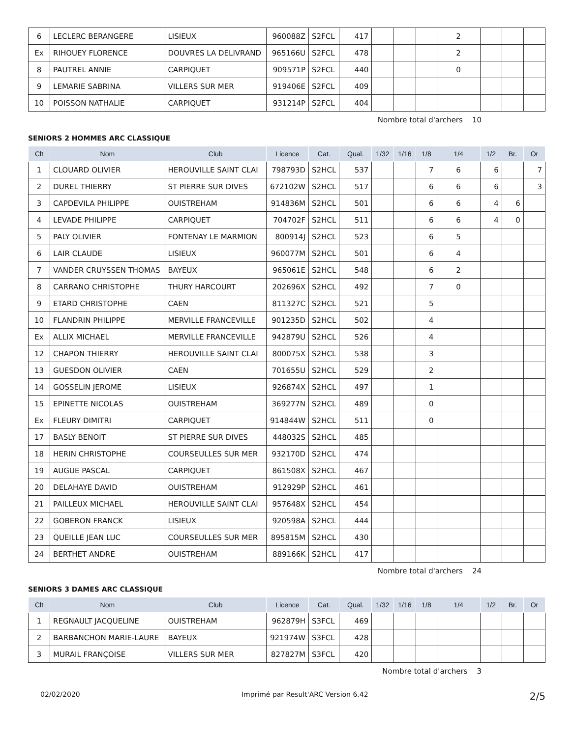| 6 | LECLERC BERANGERE | LISIEUX | 960088Z | S2FCL | 417 | | | | 2 | | | |
| Ex | RIHOUEY FLORENCE | DOUVRES LA DELIVRAND | 965166U | S2FCL | 478 | | | | 2 | | | |
| 8 | PAUTREL ANNIE | CARPIQUET | 909571P | S2FCL | 440 | | | | 0 | | | |
| 9 | LEMARIE SABRINA | VILLERS SUR MER | 919406E | S2FCL | 409 | | | | | | | |
| 10 | POISSON NATHALIE | CARPIQUET | 931214P | S2FCL | 404 | | | | | | | |
Nombre total d'archers 10
SENIORS 2 HOMMES ARC CLASSIQUE
| Clt | Nom | Club | Licence | Cat. | Qual. | 1/32 | 1/16 | 1/8 | 1/4 | 1/2 | Br. | Or |
| --- | --- | --- | --- | --- | --- | --- | --- | --- | --- | --- | --- | --- |
| 1 | CLOUARD OLIVIER | HEROUVILLE SAINT CLAI | 798793D | S2HCL | 537 | | | 7 | 6 | 6 | | 7 |
| 2 | DUREL THIERRY | ST PIERRE SUR DIVES | 672102W | S2HCL | 517 | | | 6 | 6 | 6 | | 3 |
| 3 | CAPDEVILA PHILIPPE | OUISTREHAM | 914836M | S2HCL | 501 | | | 6 | 6 | 4 | 6 | |
| 4 | LEVADE PHILIPPE | CARPIQUET | 704702F | S2HCL | 511 | | | 6 | 6 | 4 | 0 | |
| 5 | PALY OLIVIER | FONTENAY LE MARMION | 800914J | S2HCL | 523 | | | 6 | 5 | | | |
| 6 | LAIR CLAUDE | LISIEUX | 960077M | S2HCL | 501 | | | 6 | 4 | | | |
| 7 | VANDER CRUYSSEN THOMAS | BAYEUX | 965061E | S2HCL | 548 | | | 6 | 2 | | | |
| 8 | CARRANO CHRISTOPHE | THURY HARCOURT | 202696X | S2HCL | 492 | | | 7 | 0 | | | |
| 9 | ETARD CHRISTOPHE | CAEN | 811327C | S2HCL | 521 | | | 5 | | | | |
| 10 | FLANDRIN PHILIPPE | MERVILLE FRANCEVILLE | 901235D | S2HCL | 502 | | | 4 | | | | |
| Ex | ALLIX MICHAEL | MERVILLE FRANCEVILLE | 942879U | S2HCL | 526 | | | 4 | | | | |
| 12 | CHAPON THIERRY | HEROUVILLE SAINT CLAI | 800075X | S2HCL | 538 | | | 3 | | | | |
| 13 | GUESDON OLIVIER | CAEN | 701655U | S2HCL | 529 | | | 2 | | | | |
| 14 | GOSSELIN JEROME | LISIEUX | 926874X | S2HCL | 497 | | | 1 | | | | |
| 15 | EPINETTE NICOLAS | OUISTREHAM | 369277N | S2HCL | 489 | | | 0 | | | | |
| Ex | FLEURY DIMITRI | CARPIQUET | 914844W | S2HCL | 511 | | | 0 | | | | |
| 17 | BASLY BENOIT | ST PIERRE SUR DIVES | 448032S | S2HCL | 485 | | | | | | | |
| 18 | HERIN CHRISTOPHE | COURSEULLES SUR MER | 932170D | S2HCL | 474 | | | | | | | |
| 19 | AUGUE PASCAL | CARPIQUET | 861508X | S2HCL | 467 | | | | | | | |
| 20 | DELAHAYE DAVID | OUISTREHAM | 912929P | S2HCL | 461 | | | | | | | |
| 21 | PAILLEUX MICHAEL | HEROUVILLE SAINT CLAI | 957648X | S2HCL | 454 | | | | | | | |
| 22 | GOBERON FRANCK | LISIEUX | 920598A | S2HCL | 444 | | | | | | | |
| 23 | QUEILLE JEAN LUC | COURSEULLES SUR MER | 895815M | S2HCL | 430 | | | | | | | |
| 24 | BERTHET ANDRE | OUISTREHAM | 889166K | S2HCL | 417 | | | | | | | |
Nombre total d'archers 24
SENIORS 3 DAMES ARC CLASSIQUE
| Clt | Nom | Club | Licence | Cat. | Qual. | 1/32 | 1/16 | 1/8 | 1/4 | 1/2 | Br. | Or |
| --- | --- | --- | --- | --- | --- | --- | --- | --- | --- | --- | --- | --- |
| 1 | REGNAULT JACQUELINE | OUISTREHAM | 962879H | S3FCL | 469 | | | | | | | |
| 2 | BARBANCHON MARIE-LAURE | BAYEUX | 921974W | S3FCL | 428 | | | | | | | |
| 3 | MURAIL FRANÇOISE | VILLERS SUR MER | 827827M | S3FCL | 420 | | | | | | | |
Nombre total d'archers 3
02/02/2020 Imprimé par Result'ARC Version 6.42 2/5